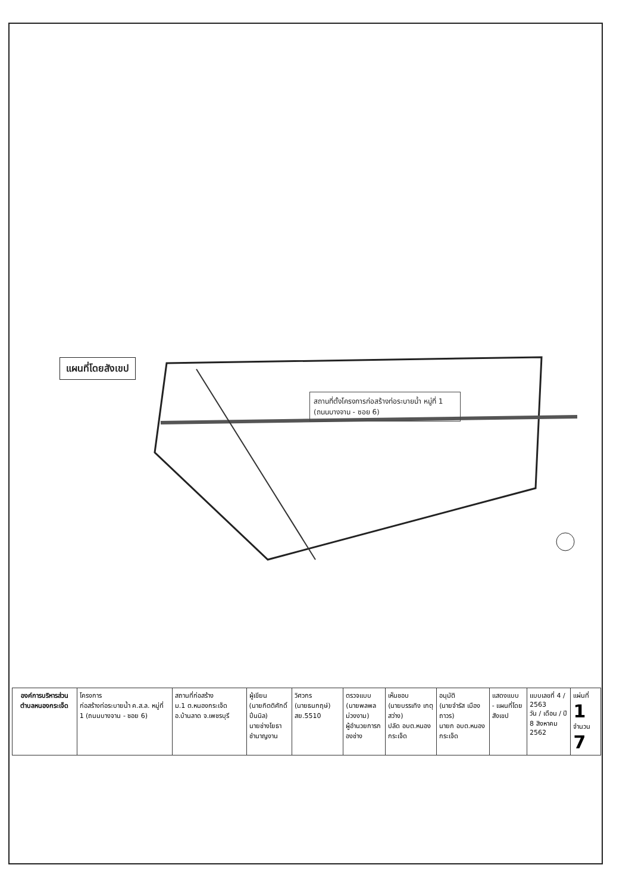แผนที่โดยสังเขป
สถานที่ตั้งโครงการก่อสร้างท่อระบายน้ำ หมู่ที่ 1 (ถนนบางจาน - ซอย 6)
| องค์การบริหารส่วนตำบลหนองกระเจ็ด | โครงการ ก่อสร้างท่อระบายน้ำ ค.ส.ล. หมู่ที่ 1 (ถนนบางจาน - ซอย 6) | สถานที่ก่อสร้าง ม.1 ต.หนองกระเจ็ด อ.บ้านลาด จ.เพชรบุรี | ผู้เขียน (นายกิตติศักดิ์ ปิ่นนิล) นายช่างโยธาชำนาญงาน | วิศวกร (นายธนกฤษ์) สย.5510 | ตรวจแบบ (นายพลพล ม่วงงาม) ผู้อำนวยการกองช่าง | เห็นชอบ (นายบรรเทิง เกตุสว่าง) ปลัด อบต.หนองกระเจ็ด | อนุมัติ (นายจำรัส เมืองถาวร) นายก อบต.หนองกระเจ็ด | แสดงแบบ - แผนที่โดยสังเขป | แบบเลขที่ 4 / 2563 วัน / เดือน / ปี 8 สิงหาคม 2562 | แผ่นที่ 1 จำนวน 7 |